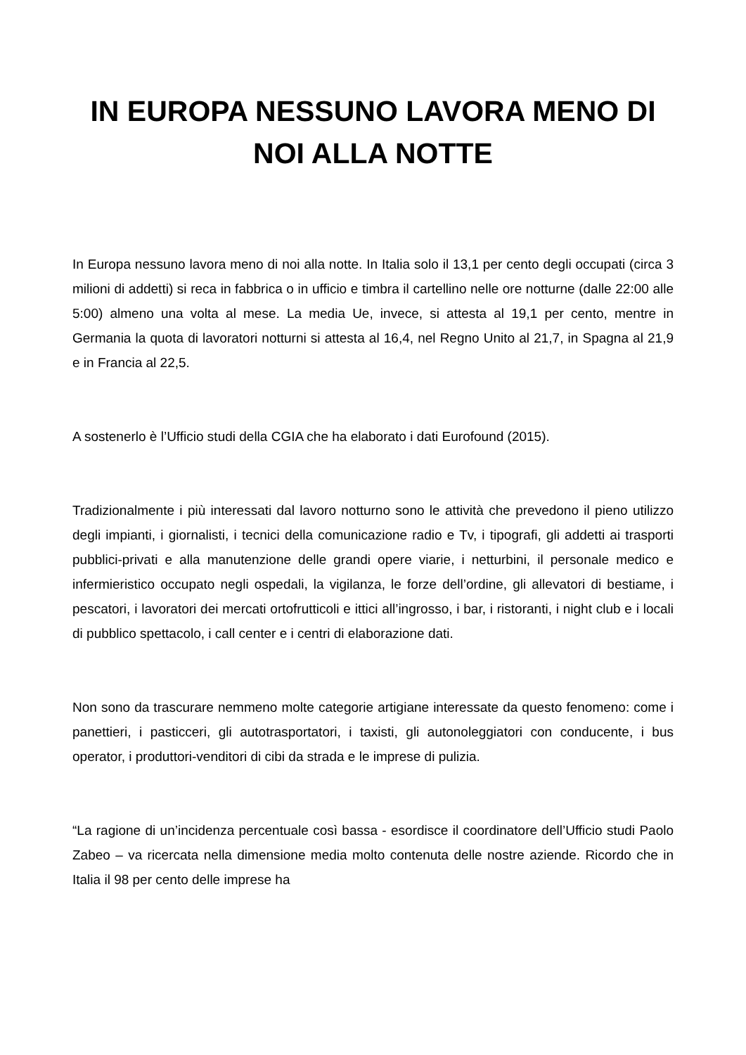IN EUROPA NESSUNO LAVORA MENO DI NOI ALLA NOTTE
In Europa nessuno lavora meno di noi alla notte. In Italia solo il 13,1 per cento degli occupati (circa 3 milioni di addetti) si reca in fabbrica o in ufficio e timbra il cartellino nelle ore notturne (dalle 22:00 alle 5:00) almeno una volta al mese. La media Ue, invece, si attesta al 19,1 per cento, mentre in Germania la quota di lavoratori notturni si attesta al 16,4, nel Regno Unito al 21,7, in Spagna al 21,9 e in Francia al 22,5.
A sostenerlo è l’Ufficio studi della CGIA che ha elaborato i dati Eurofound (2015).
Tradizionalmente i più interessati dal lavoro notturno sono le attività che prevedono il pieno utilizzo degli impianti, i giornalisti, i tecnici della comunicazione radio e Tv, i tipografi, gli addetti ai trasporti pubblici-privati e alla manutenzione delle grandi opere viarie, i netturbini, il personale medico e infermieristico occupato negli ospedali, la vigilanza, le forze dell’ordine, gli allevatori di bestiame, i pescatori, i lavoratori dei mercati ortofrutticoli e ittici all’ingrosso, i bar, i ristoranti, i night club e i locali di pubblico spettacolo, i call center e i centri di elaborazione dati.
Non sono da trascurare nemmeno molte categorie artigiane interessate da questo fenomeno: come i panettieri, i pasticceri, gli autotrasportatori, i taxisti, gli autonoleggiatori con conducente, i bus operator, i produttori-venditori di cibi da strada e le imprese di pulizia.
“La ragione di un’incidenza percentuale così bassa - esordisce il coordinatore dell’Ufficio studi Paolo Zabeo – va ricercata nella dimensione media molto contenuta delle nostre aziende. Ricordo che in Italia il 98 per cento delle imprese ha